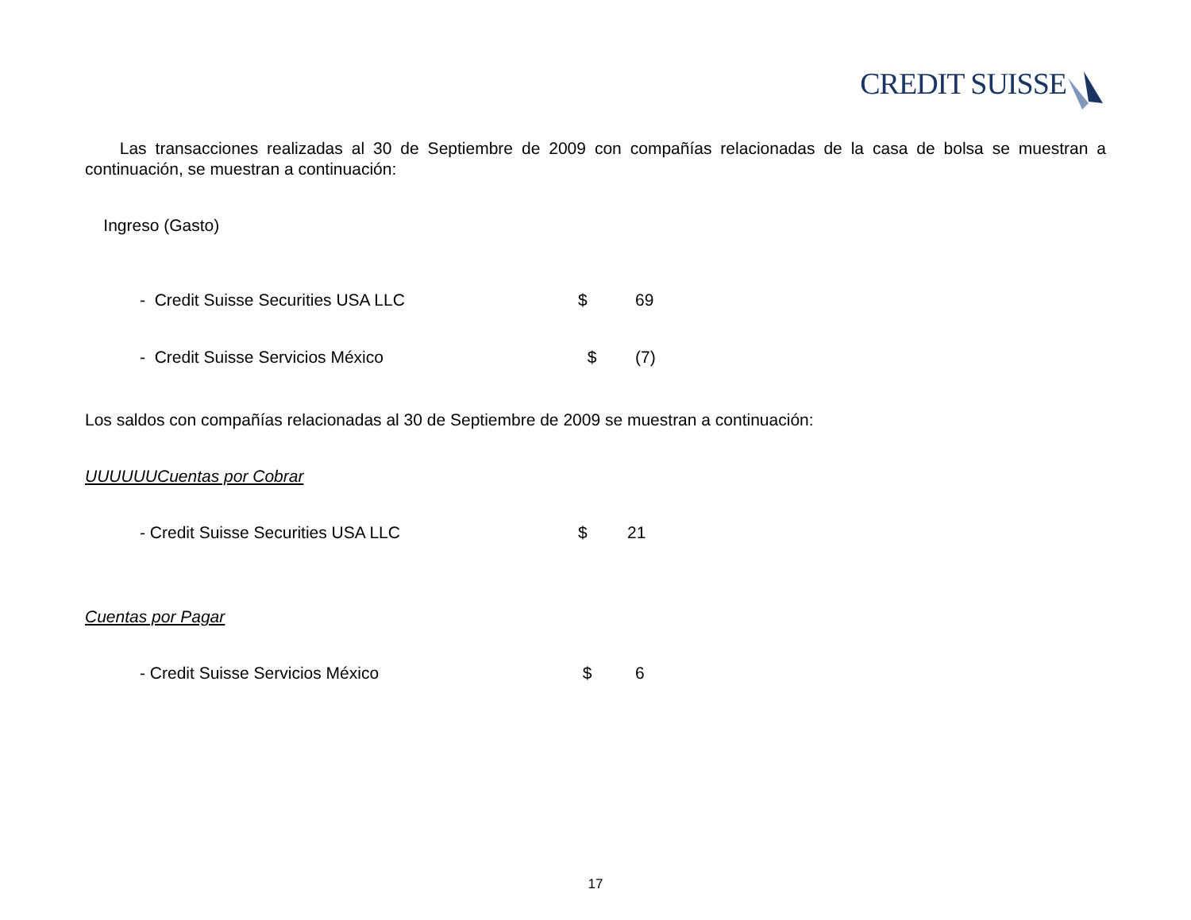CREDIT SUISSE
Las transacciones realizadas al 30 de Septiembre de 2009 con compañías relacionadas de la casa de bolsa se muestran a continuación, se muestran a continuación:
Ingreso (Gasto)
| - Credit Suisse Securities USA LLC | $ | 69 |
| - Credit Suisse Servicios México | $ | (7) |
Los saldos con compañías relacionadas al 30 de Septiembre de 2009 se muestran a continuación:
UUUUUUCuentas por Cobrar
| - Credit Suisse Securities USA LLC | $ | 21 |
Cuentas por Pagar
| - Credit Suisse Servicios México | $ | 6 |
17